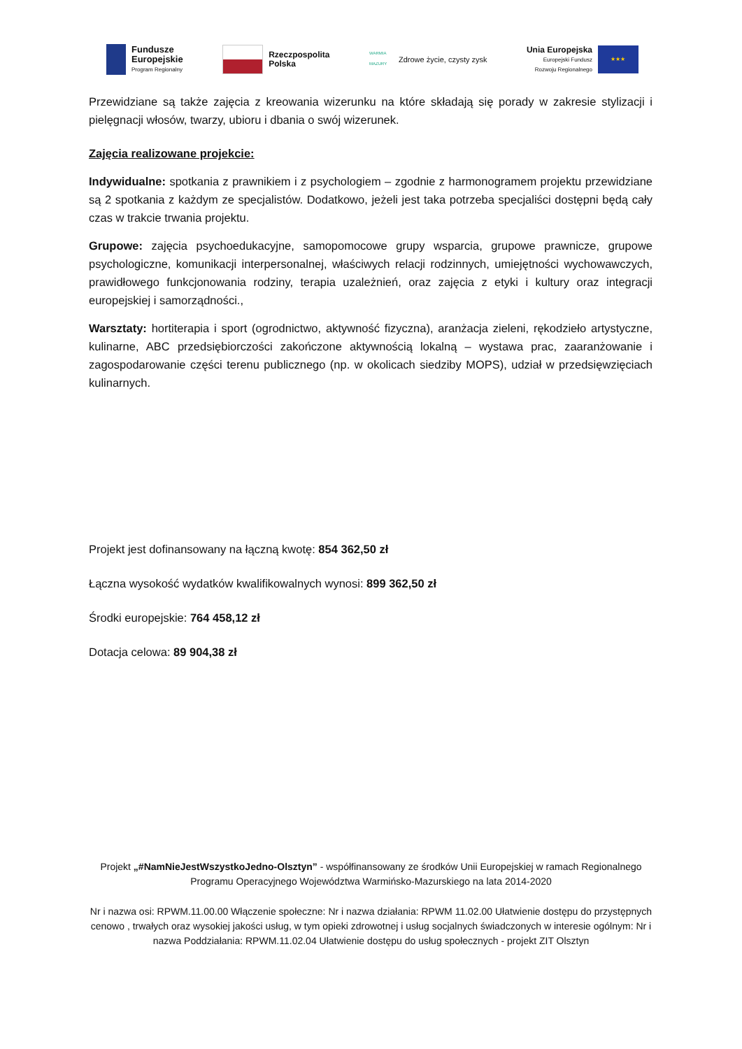Fundusze
Europejskie
Program Regionalny
Rzeczpospolita
Polska
WARMIA MAZURY
Zdrowe życie, czysty zysk
Unia Europejska
Europejski Fundusz
Rozwoju Regionalnego
★★★
Przewidziane są także zajęcia z kreowania wizerunku na które składają się porady w zakresie stylizacji i pielęgnacji włosów, twarzy, ubioru i dbania o swój wizerunek.
Zajęcia realizowane projekcie:
Indywidualne: spotkania z prawnikiem i z psychologiem – zgodnie z harmonogramem projektu przewidziane są 2 spotkania z każdym ze specjalistów. Dodatkowo, jeżeli jest taka potrzeba specjaliści dostępni będą cały czas w trakcie trwania projektu.
Grupowe: zajęcia psychoedukacyjne, samopomocowe grupy wsparcia, grupowe prawnicze, grupowe psychologiczne, komunikacji interpersonalnej, właściwych relacji rodzinnych, umiejętności wychowawczych, prawidłowego funkcjonowania rodziny, terapia uzależnień, oraz zajęcia z etyki i kultury oraz integracji europejskiej i samorządności.,
Warsztaty: hortiterapia i sport (ogrodnictwo, aktywność fizyczna), aranżacja zieleni, rękodzieło artystyczne, kulinarne, ABC przedsiębiorczości zakończone aktywnością lokalną – wystawa prac, zaaranżowanie i zagospodarowanie części terenu publicznego (np. w okolicach siedziby MOPS), udział w przedsięwzięciach kulinarnych.
Projekt jest dofinansowany na łączną kwotę: 854 362,50 zł
Łączna wysokość wydatków kwalifikowalnych wynosi: 899 362,50 zł
Środki europejskie: 764 458,12 zł
Dotacja celowa: 89 904,38 zł
Projekt „#NamNieJestWszystkoJedno-Olsztyn” - współfinansowany ze środków Unii Europejskiej w ramach Regionalnego Programu Operacyjnego Województwa Warmińsko-Mazurskiego na lata 2014-2020
Nr i nazwa osi: RPWM.11.00.00 Włączenie społeczne: Nr i nazwa działania: RPWM 11.02.00 Ułatwienie dostępu do przystępnych cenowo , trwałych oraz wysokiej jakości usług, w tym opieki zdrowotnej i usług socjalnych świadczonych w interesie ogólnym: Nr i nazwa Poddziałania: RPWM.11.02.04 Ułatwienie dostępu do usług społecznych - projekt ZIT Olsztyn